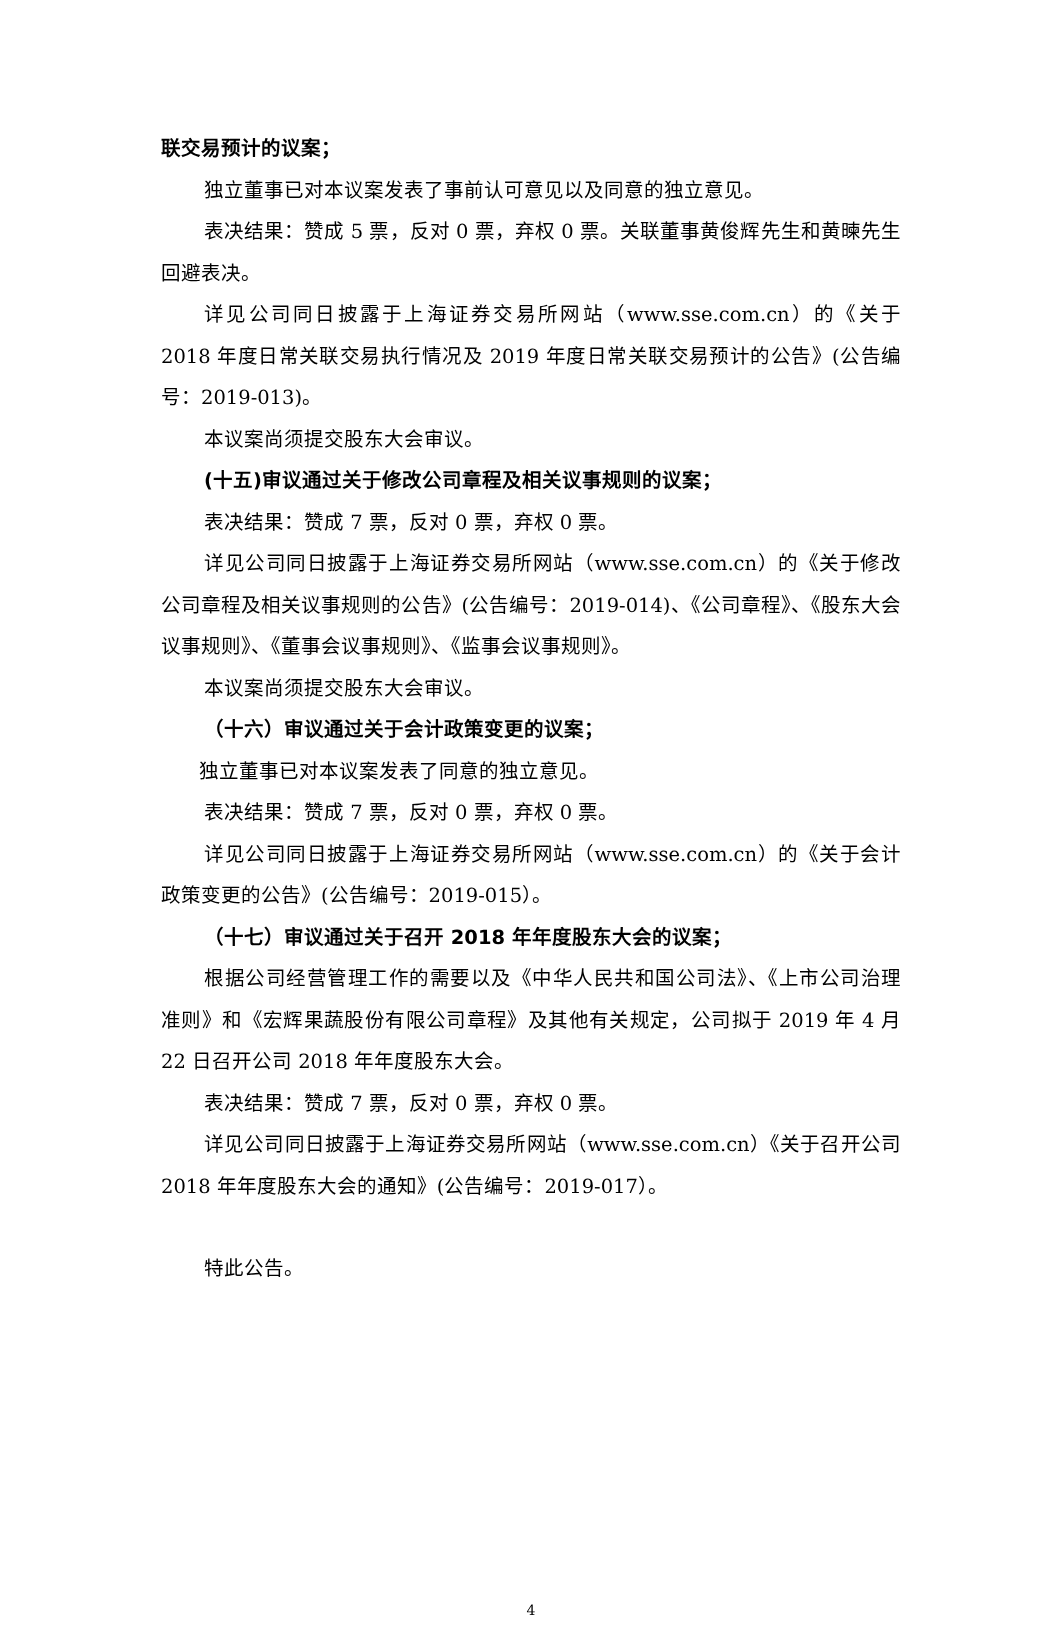联交易预计的议案；
独立董事已对本议案发表了事前认可意见以及同意的独立意见。
表决结果：赞成 5 票，反对 0 票，弃权 0 票。关联董事黄俊辉先生和黄暕先生回避表决。
详见公司同日披露于上海证券交易所网站（www.sse.com.cn）的《关于 2018 年度日常关联交易执行情况及 2019 年度日常关联交易预计的公告》(公告编号：2019-013)。
本议案尚须提交股东大会审议。
(十五)审议通过关于修改公司章程及相关议事规则的议案；
表决结果：赞成 7 票，反对 0 票，弃权 0 票。
详见公司同日披露于上海证券交易所网站（www.sse.com.cn）的《关于修改公司章程及相关议事规则的公告》(公告编号：2019-014)、《公司章程》、《股东大会议事规则》、《董事会议事规则》、《监事会议事规则》。
本议案尚须提交股东大会审议。
（十六）审议通过关于会计政策变更的议案；
独立董事已对本议案发表了同意的独立意见。
表决结果：赞成 7 票，反对 0 票，弃权 0 票。
详见公司同日披露于上海证券交易所网站（www.sse.com.cn）的《关于会计政策变更的公告》(公告编号：2019-015）。
（十七）审议通过关于召开 2018 年年度股东大会的议案；
根据公司经营管理工作的需要以及《中华人民共和国公司法》、《上市公司治理准则》和《宏辉果蔬股份有限公司章程》及其他有关规定，公司拟于 2019 年 4 月 22 日召开公司 2018 年年度股东大会。
表决结果：赞成 7 票，反对 0 票，弃权 0 票。
详见公司同日披露于上海证券交易所网站（www.sse.com.cn）《关于召开公司 2018 年年度股东大会的通知》(公告编号：2019-017）。
特此公告。
4